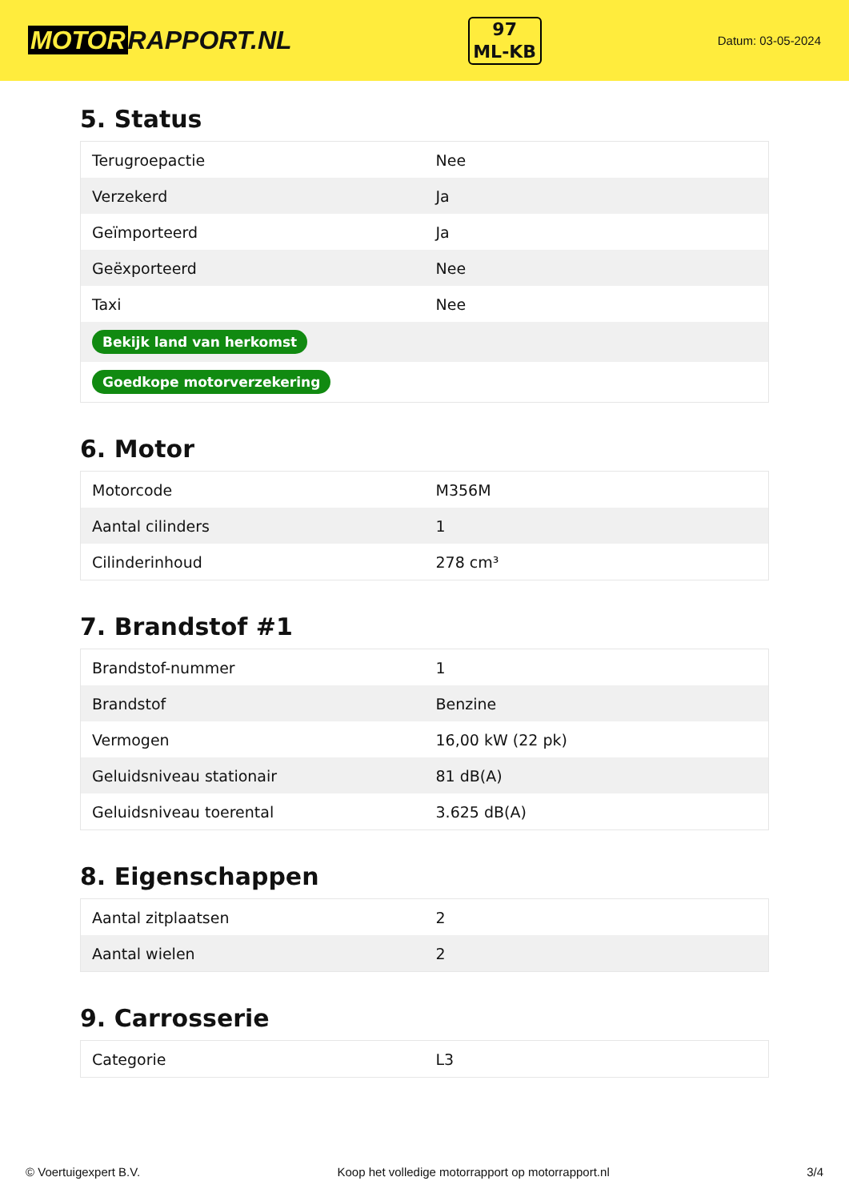MOTOR RAPPORT.NL
97
ML-KB
Datum: 03-05-2024
5. Status
| Terugroepactie | Nee |
| Verzekerd | Ja |
| Geïmporteerd | Ja |
| Geëxporteerd | Nee |
| Taxi | Nee |
| Bekijk land van herkomst | |
| Goedkope motorverzekering | |
6. Motor
| Motorcode | M356M |
| Aantal cilinders | 1 |
| Cilinderinhoud | 278 cm³ |
7. Brandstof #1
| Brandstof-nummer | 1 |
| Brandstof | Benzine |
| Vermogen | 16,00 kW (22 pk) |
| Geluidsniveau stationair | 81 dB(A) |
| Geluidsniveau toerental | 3.625 dB(A) |
8. Eigenschappen
| Aantal zitplaatsen | 2 |
| Aantal wielen | 2 |
9. Carrosserie
| Categorie | L3 |
© Voertuigexpert B.V. Koop het volledige motorrapport op motorrapport.nl 3/4